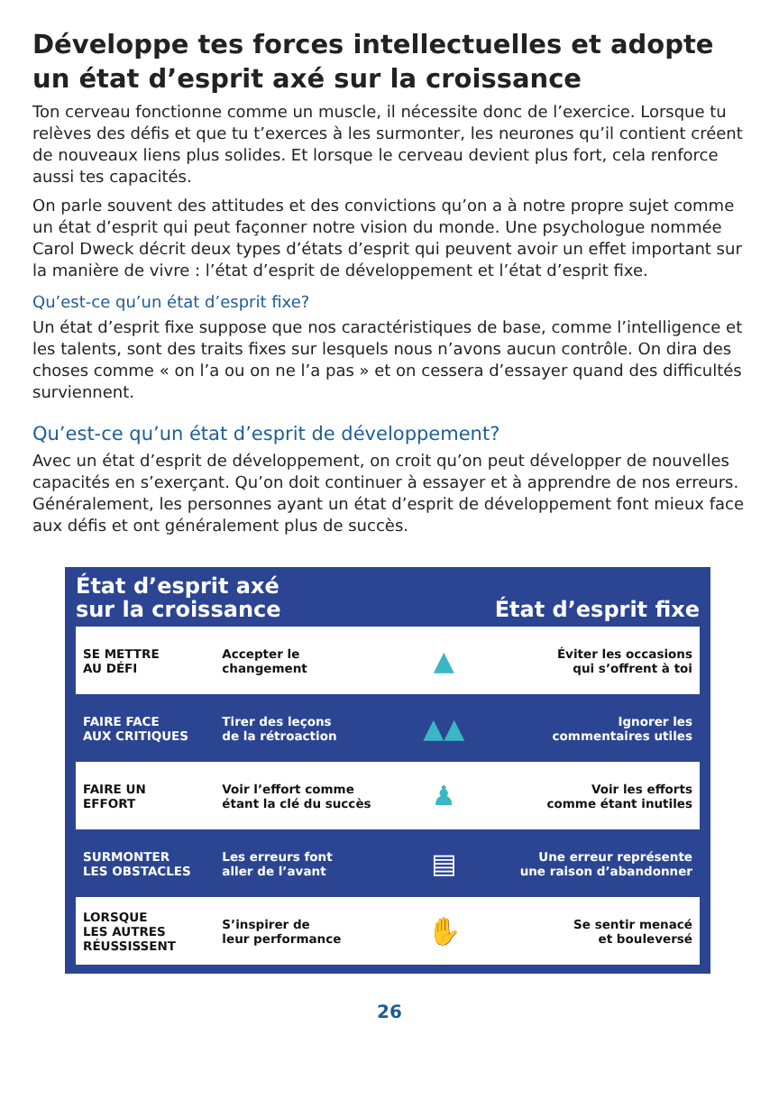Développe tes forces intellectuelles et adopte un état d’esprit axé sur la croissance
Ton cerveau fonctionne comme un muscle, il nécessite donc de l’exercice. Lorsque tu relèves des défis et que tu t’exerces à les surmonter, les neurones qu’il contient créent de nouveaux liens plus solides. Et lorsque le cerveau devient plus fort, cela renforce aussi tes capacités.
On parle souvent des attitudes et des convictions qu’on a à notre propre sujet comme un état d’esprit qui peut façonner notre vision du monde. Une psychologue nommée Carol Dweck décrit deux types d’états d’esprit qui peuvent avoir un effet important sur la manière de vivre : l’état d’esprit de développement et l’état d’esprit fixe.
Qu’est-ce qu’un état d’esprit fixe?
Un état d’esprit fixe suppose que nos caractéristiques de base, comme l’intelligence et les talents, sont des traits fixes sur lesquels nous n’avons aucun contrôle. On dira des choses comme « on l’a ou on ne l’a pas » et on cessera d’essayer quand des difficultés surviennent.
Qu’est-ce qu’un état d’esprit de développement?
Avec un état d’esprit de développement, on croit qu’on peut développer de nouvelles capacités en s’exerçant. Qu’on doit continuer à essayer et à apprendre de nos erreurs. Généralement, les personnes ayant un état d’esprit de développement font mieux face aux défis et ont généralement plus de succès.
État d’esprit axé
sur la croissance
État d’esprit fixe
| SE METTRE AU DÉFI | Accepter le changement | ▲ | Éviter les occasions qui s’offrent à toi |
| FAIRE FACE AUX CRITIQUES | Tirer des leçons de la rétroaction | ▲▲ | Ignorer les commentaires utiles |
| FAIRE UN EFFORT | Voir l’effort comme étant la clé du succès | ♟ | Voir les efforts comme étant inutiles |
| SURMONTER LES OBSTACLES | Les erreurs font aller de l’avant | ▤ | Une erreur représente une raison d’abandonner |
| LORSQUE LES AUTRES RÉUSSISSENT | S’inspirer de leur performance | ✋ | Se sentir menacé et bouleversé |
26